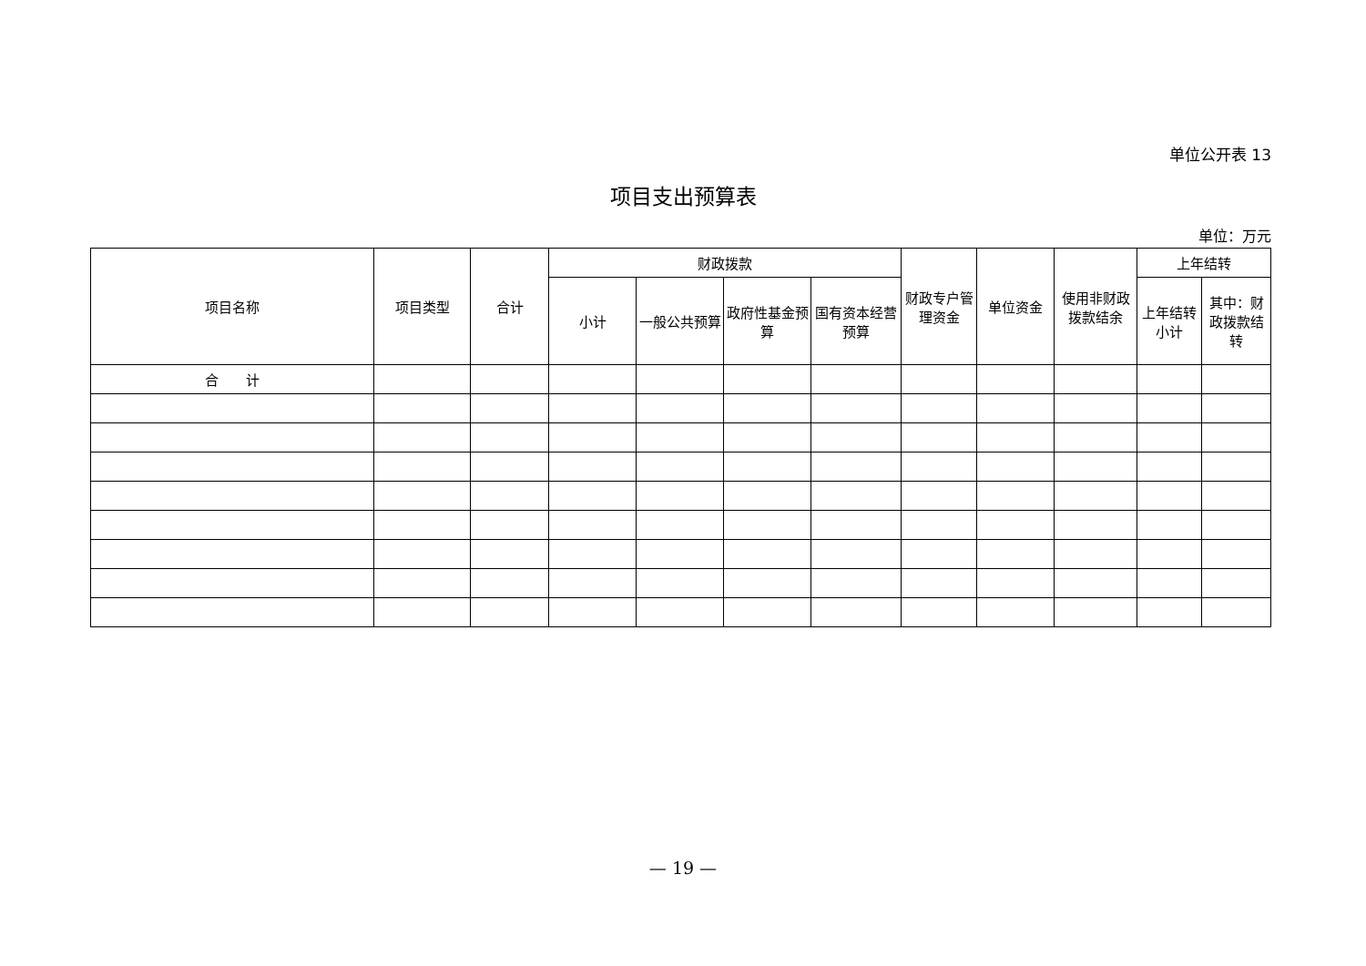单位公开表 13
项目支出预算表
单位：万元
| 项目名称 | 项目类型 | 合计 | 财政拨款 | | | | 财政专户管理资金 | 单位资金 | 使用非财政拨款结余 | 上年结转 | |
| --- | --- | --- | --- | --- | --- | --- | --- | --- | --- | --- | --- |
| | | | 小计 | 一般公共预算 | 政府性基金预算 | 国有资本经营预算 | | | | 上年结转小计 | 其中：财政拨款结转 |
| 合 计 | | | | | | | | | | | |
— 19 —